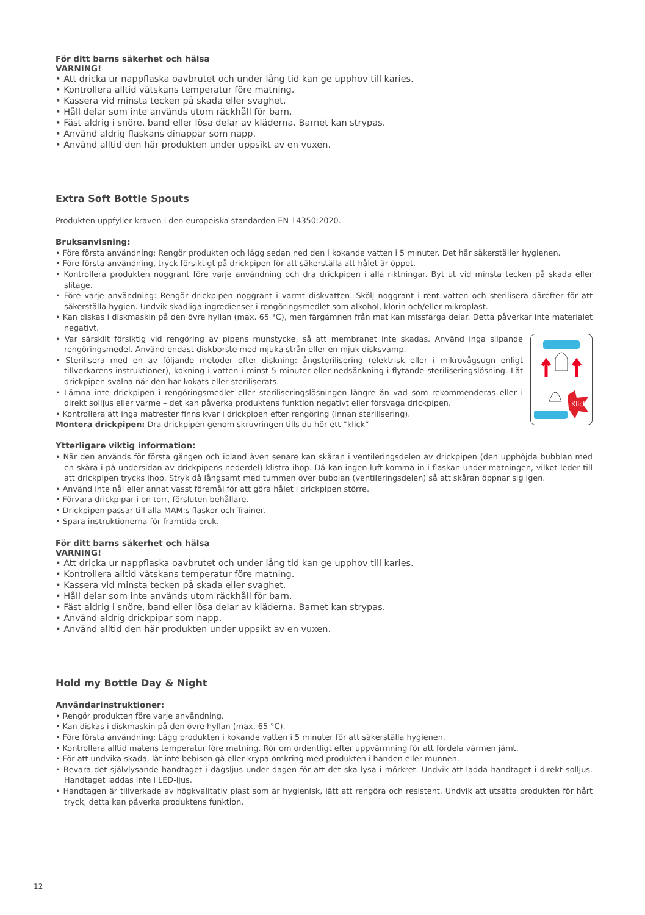För ditt barns säkerhet och hälsa
VARNING!
• Att dricka ur nappflaska oavbrutet och under lång tid kan ge upphov till karies.
• Kontrollera alltid vätskans temperatur före matning.
• Kassera vid minsta tecken på skada eller svaghet.
• Håll delar som inte används utom räckhåll för barn.
• Fäst aldrig i snöre, band eller lösa delar av kläderna. Barnet kan strypas.
• Använd aldrig flaskans dinappar som napp.
• Använd alltid den här produkten under uppsikt av en vuxen.
Extra Soft Bottle Spouts
Produkten uppfyller kraven i den europeiska standarden EN 14350:2020.
Bruksanvisning:
• Före första användning: Rengör produkten och lägg sedan ned den i kokande vatten i 5 minuter. Det här säkerställer hygienen.
• Före första användning, tryck försiktigt på drickpipen för att säkerställa att hålet är öppet.
• Kontrollera produkten noggrant före varje användning och dra drickpipen i alla riktningar. Byt ut vid minsta tecken på skada eller slitage.
• Före varje användning: Rengör drickpipen noggrant i varmt diskvatten. Skölj noggrant i rent vatten och sterilisera därefter för att säkerställa hygien. Undvik skadliga ingredienser i rengöringsmedlet som alkohol, klorin och/eller mikroplast.
• Kan diskas i diskmaskin på den övre hyllan (max. 65 °C), men färgämnen från mat kan missfärga delar. Detta påverkar inte materialet negativt.
Klick
• Var särskilt försiktig vid rengöring av pipens munstycke, så att membranet inte skadas. Använd inga slipande rengöringsmedel. Använd endast diskborste med mjuka strån eller en mjuk disksvamp.
• Sterilisera med en av följande metoder efter diskning: ångsterilisering (elektrisk eller i mikrovågsugn enligt tillverkarens instruktioner), kokning i vatten i minst 5 minuter eller nedsänkning i flytande steriliseringslösning. Låt drickpipen svalna när den har kokats eller steriliserats.
• Lämna inte drickpipen i rengöringsmedlet eller steriliseringslösningen längre än vad som rekommenderas eller i direkt solljus eller värme – det kan påverka produktens funktion negativt eller försvaga drickpipen.
• Kontrollera att inga matrester finns kvar i drickpipen efter rengöring (innan sterilisering).
Montera drickpipen: Dra drickpipen genom skruvringen tills du hör ett ”klick”
Ytterligare viktig information:
• När den används för första gången och ibland även senare kan skåran i ventileringsdelen av drickpipen (den upphöjda bubblan med en skåra i på undersidan av drickpipens nederdel) klistra ihop. Då kan ingen luft komma in i flaskan under matningen, vilket leder till att drickpipen trycks ihop. Stryk då långsamt med tummen över bubblan (ventileringsdelen) så att skåran öppnar sig igen.
• Använd inte nål eller annat vasst föremål för att göra hålet i drickpipen större.
• Förvara drickpipar i en torr, försluten behållare.
• Drickpipen passar till alla MAM:s flaskor och Trainer.
• Spara instruktionerna för framtida bruk.
För ditt barns säkerhet och hälsa
VARNING!
• Att dricka ur nappflaska oavbrutet och under lång tid kan ge upphov till karies.
• Kontrollera alltid vätskans temperatur före matning.
• Kassera vid minsta tecken på skada eller svaghet.
• Håll delar som inte används utom räckhåll för barn.
• Fäst aldrig i snöre, band eller lösa delar av kläderna. Barnet kan strypas.
• Använd aldrig drickpipar som napp.
• Använd alltid den här produkten under uppsikt av en vuxen.
Hold my Bottle Day & Night
Användarinstruktioner:
• Rengör produkten före varje användning.
• Kan diskas i diskmaskin på den övre hyllan (max. 65 °C).
• Före första användning: Lägg produkten i kokande vatten i 5 minuter för att säkerställa hygienen.
• Kontrollera alltid matens temperatur före matning. Rör om ordentligt efter uppvärmning för att fördela värmen jämt.
• För att undvika skada, låt inte bebisen gå eller krypa omkring med produkten i handen eller munnen.
• Bevara det självlysande handtaget i dagsljus under dagen för att det ska lysa i mörkret. Undvik att ladda handtaget i direkt solljus. Handtaget laddas inte i LED-ljus.
• Handtagen är tillverkade av högkvalitativ plast som är hygienisk, lätt att rengöra och resistent. Undvik att utsätta produkten för hårt tryck, detta kan påverka produktens funktion.
12